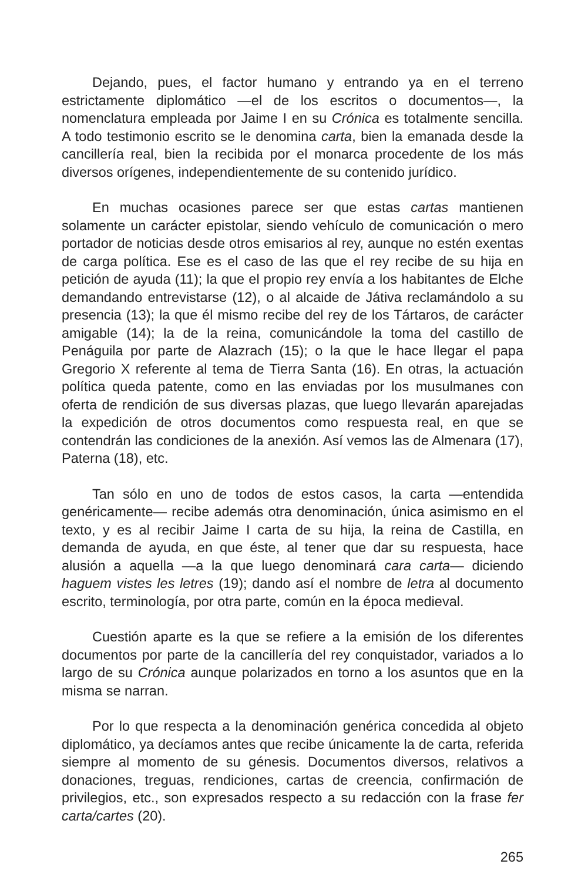Dejando, pues, el factor humano y entrando ya en el terreno estrictamente diplomático —el de los escritos o documentos—, la nomenclatura empleada por Jaime I en su Crónica es totalmente sencilla. A todo testimonio escrito se le denomina carta, bien la emanada desde la cancillería real, bien la recibida por el monarca procedente de los más diversos orígenes, independientemente de su contenido jurídico.
En muchas ocasiones parece ser que estas cartas mantienen solamente un carácter epistolar, siendo vehículo de comunicación o mero portador de noticias desde otros emisarios al rey, aunque no estén exentas de carga política. Ese es el caso de las que el rey recibe de su hija en petición de ayuda (11); la que el propio rey envía a los habitantes de Elche demandando entrevistarse (12), o al alcaide de Játiva reclamándolo a su presencia (13); la que él mismo recibe del rey de los Tártaros, de carácter amigable (14); la de la reina, comunicándole la toma del castillo de Penáguila por parte de Alazrach (15); o la que le hace llegar el papa Gregorio X referente al tema de Tierra Santa (16). En otras, la actuación política queda patente, como en las enviadas por los musulmanes con oferta de rendición de sus diversas plazas, que luego llevarán aparejadas la expedición de otros documentos como respuesta real, en que se contendrán las condiciones de la anexión. Así vemos las de Almenara (17), Paterna (18), etc.
Tan sólo en uno de todos de estos casos, la carta —entendida genéricamente— recibe además otra denominación, única asimismo en el texto, y es al recibir Jaime I carta de su hija, la reina de Castilla, en demanda de ayuda, en que éste, al tener que dar su respuesta, hace alusión a aquella —a la que luego denominará cara carta— diciendo haguem vistes les letres (19); dando así el nombre de letra al documento escrito, terminología, por otra parte, común en la época medieval.
Cuestión aparte es la que se refiere a la emisión de los diferentes documentos por parte de la cancillería del rey conquistador, variados a lo largo de su Crónica aunque polarizados en torno a los asuntos que en la misma se narran.
Por lo que respecta a la denominación genérica concedida al objeto diplomático, ya decíamos antes que recibe únicamente la de carta, referida siempre al momento de su génesis. Documentos diversos, relativos a donaciones, treguas, rendiciones, cartas de creencia, confirmación de privilegios, etc., son expresados respecto a su redacción con la frase fer carta/cartes (20).
265